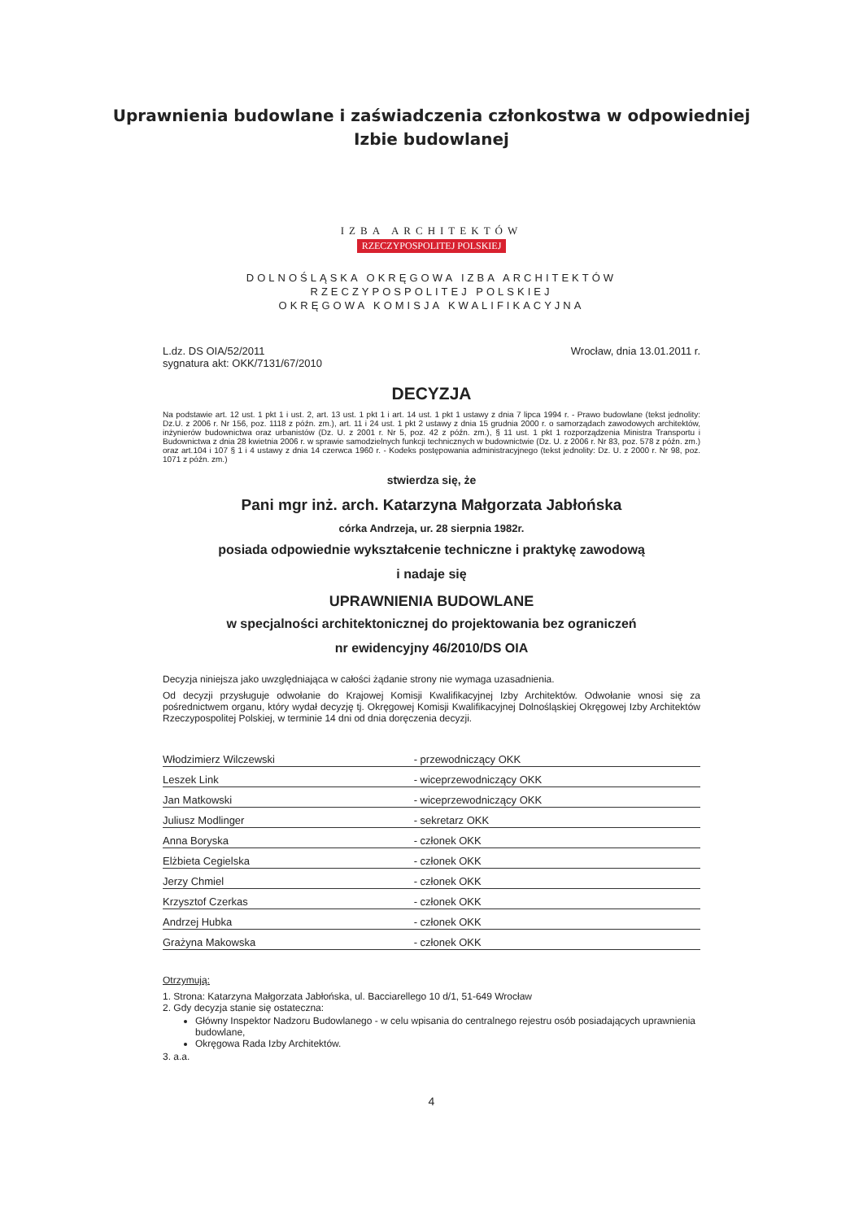Uprawnienia budowlane i zaświadczenia członkostwa w odpowiedniej Izbie budowlanej
IZBA ARCHITEKTÓW
RZECZYPOSPOLITEJ POLSKIEJ
DOLNOŚLĄSKA OKRĘGOWA IZBA ARCHITEKTÓW
RZECZYPOSPOLITEJ POLSKIEJ
OKRĘGOWA KOMISJA KWALIFIKACYJNA
L.dz. DS OIA/52/2011
sygnatura akt: OKK/7131/67/2010
Wrocław, dnia 13.01.2011 r.
DECYZJA
Na podstawie art. 12 ust. 1 pkt 1 i ust. 2, art. 13 ust. 1 pkt 1 i art. 14 ust. 1 pkt 1 ustawy z dnia 7 lipca 1994 r. - Prawo budowlane (tekst jednolity: Dz.U. z 2006 r. Nr 156, poz. 1118 z późn. zm.), art. 11 i 24 ust. 1 pkt 2 ustawy z dnia 15 grudnia 2000 r. o samorządach zawodowych architektów, inżynierów budownictwa oraz urbanistów (Dz. U. z 2001 r. Nr 5, poz. 42 z późn. zm.), § 11 ust. 1 pkt 1 rozporządzenia Ministra Transportu i Budownictwa z dnia 28 kwietnia 2006 r. w sprawie samodzielnych funkcji technicznych w budownictwie (Dz. U. z 2006 r. Nr 83, poz. 578 z późn. zm.) oraz art.104 i 107 § 1 i 4 ustawy z dnia 14 czerwca 1960 r. - Kodeks postępowania administracyjnego (tekst jednolity: Dz. U. z 2000 r. Nr 98, poz. 1071 z późn. zm.)
stwierdza się, że
Pani mgr inż. arch. Katarzyna Małgorzata Jabłońska
córka Andrzeja, ur. 28 sierpnia 1982r.
posiada odpowiednie wykształcenie techniczne i praktykę zawodową
i nadaje się
UPRAWNIENIA BUDOWLANE
w specjalności architektonicznej do projektowania bez ograniczeń
nr ewidencyjny 46/2010/DS OIA
Decyzja niniejsza jako uwzględniająca w całości żądanie strony nie wymaga uzasadnienia.
Od decyzji przysługuje odwołanie do Krajowej Komisji Kwalifikacyjnej Izby Architektów. Odwołanie wnosi się za pośrednictwem organu, który wydał decyzję tj. Okręgowej Komisji Kwalifikacyjnej Dolnośląskiej Okręgowej Izby Architektów Rzeczypospolitej Polskiej, w terminie 14 dni od dnia doręczenia decyzji.
| Włodzimierz Wilczewski | - przewodniczący OKK | |
| Leszek Link | - wiceprzewodniczący OKK | |
| Jan Matkowski | - wiceprzewodniczący OKK | |
| Juliusz Modlinger | - sekretarz OKK | |
| Anna Boryska | - członek OKK | |
| Elżbieta Cegielska | - członek OKK | |
| Jerzy Chmiel | - członek OKK | |
| Krzysztof Czerkas | - członek OKK | |
| Andrzej Hubka | - członek OKK | |
| Grażyna Makowska | - członek OKK | |
Otrzymują:
1. Strona: Katarzyna Małgorzata Jabłońska, ul. Bacciarellego 10 d/1, 51-649 Wrocław
2. Gdy decyzja stanie się ostateczna:
Główny Inspektor Nadzoru Budowlanego - w celu wpisania do centralnego rejestru osób posiadających uprawnienia budowlane,
Okręgowa Rada Izby Architektów.
3. a.a.
4